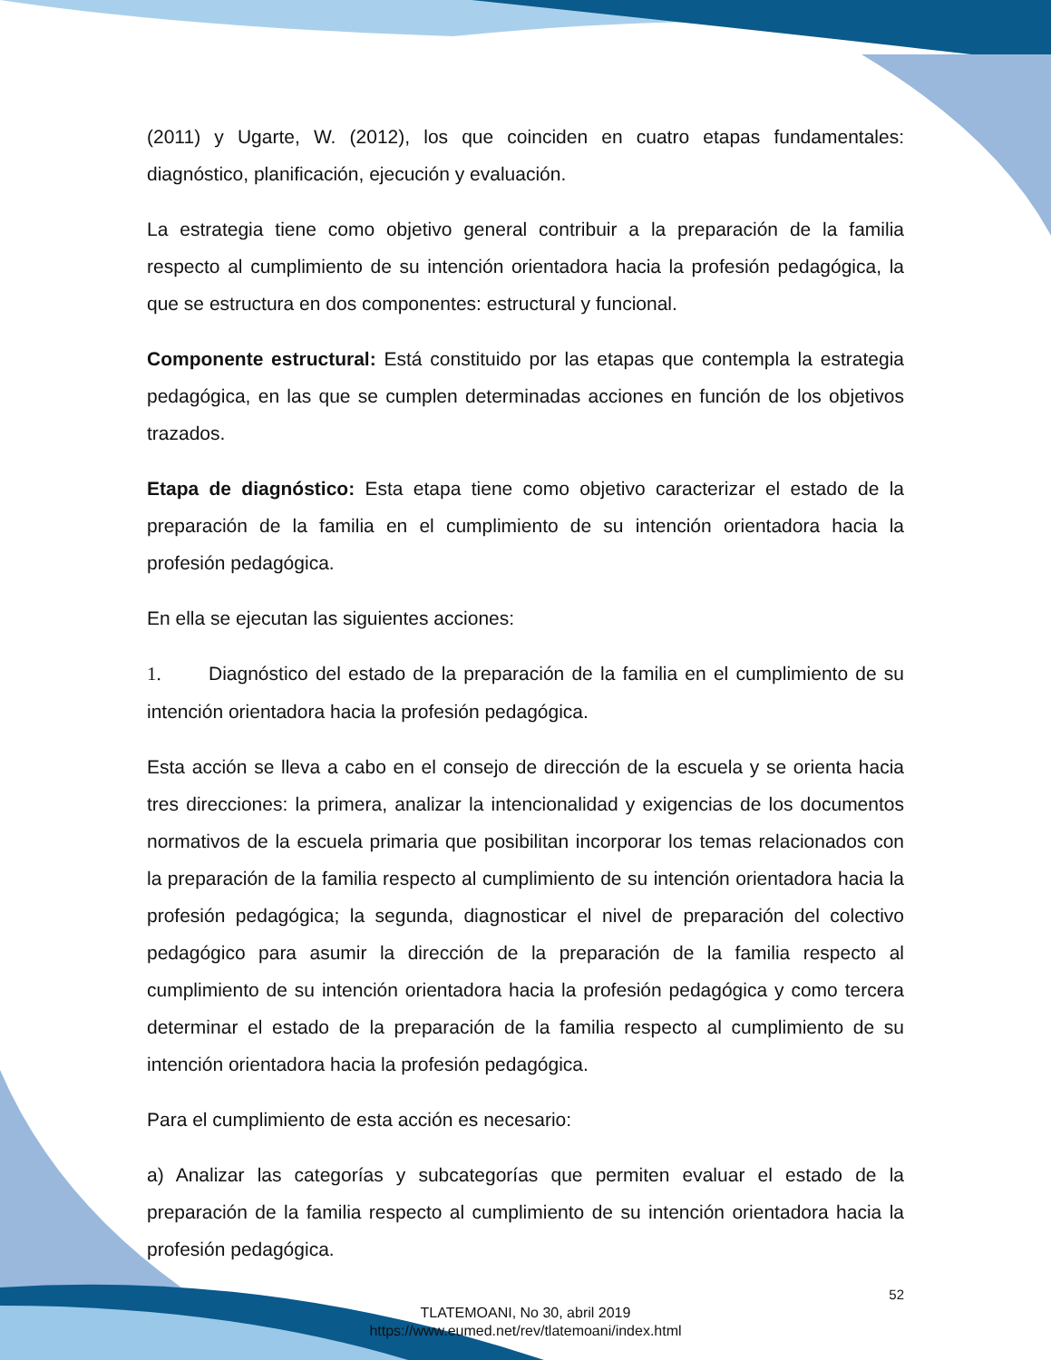(2011) y Ugarte, W. (2012), los que coinciden en cuatro etapas fundamentales: diagnóstico, planificación, ejecución y evaluación.
La estrategia tiene como objetivo general contribuir a la preparación de la familia respecto al cumplimiento de su intención orientadora hacia la profesión pedagógica, la que se estructura en dos componentes: estructural y funcional.
Componente estructural: Está constituido por las etapas que contempla la estrategia pedagógica, en las que se cumplen determinadas acciones en función de los objetivos trazados.
Etapa de diagnóstico: Esta etapa tiene como objetivo caracterizar el estado de la preparación de la familia en el cumplimiento de su intención orientadora hacia la profesión pedagógica.
En ella se ejecutan las siguientes acciones:
1. Diagnóstico del estado de la preparación de la familia en el cumplimiento de su intención orientadora hacia la profesión pedagógica.
Esta acción se lleva a cabo en el consejo de dirección de la escuela y se orienta hacia tres direcciones: la primera, analizar la intencionalidad y exigencias de los documentos normativos de la escuela primaria que posibilitan incorporar los temas relacionados con la preparación de la familia respecto al cumplimiento de su intención orientadora hacia la profesión pedagógica; la segunda, diagnosticar el nivel de preparación del colectivo pedagógico para asumir la dirección de la preparación de la familia respecto al cumplimiento de su intención orientadora hacia la profesión pedagógica y como tercera determinar el estado de la preparación de la familia respecto al cumplimiento de su intención orientadora hacia la profesión pedagógica.
Para el cumplimiento de esta acción es necesario:
a) Analizar las categorías y subcategorías que permiten evaluar el estado de la preparación de la familia respecto al cumplimiento de su intención orientadora hacia la profesión pedagógica.
52
TLATEMOANI, No 30, abril 2019
https://www.eumed.net/rev/tlatemoani/index.html